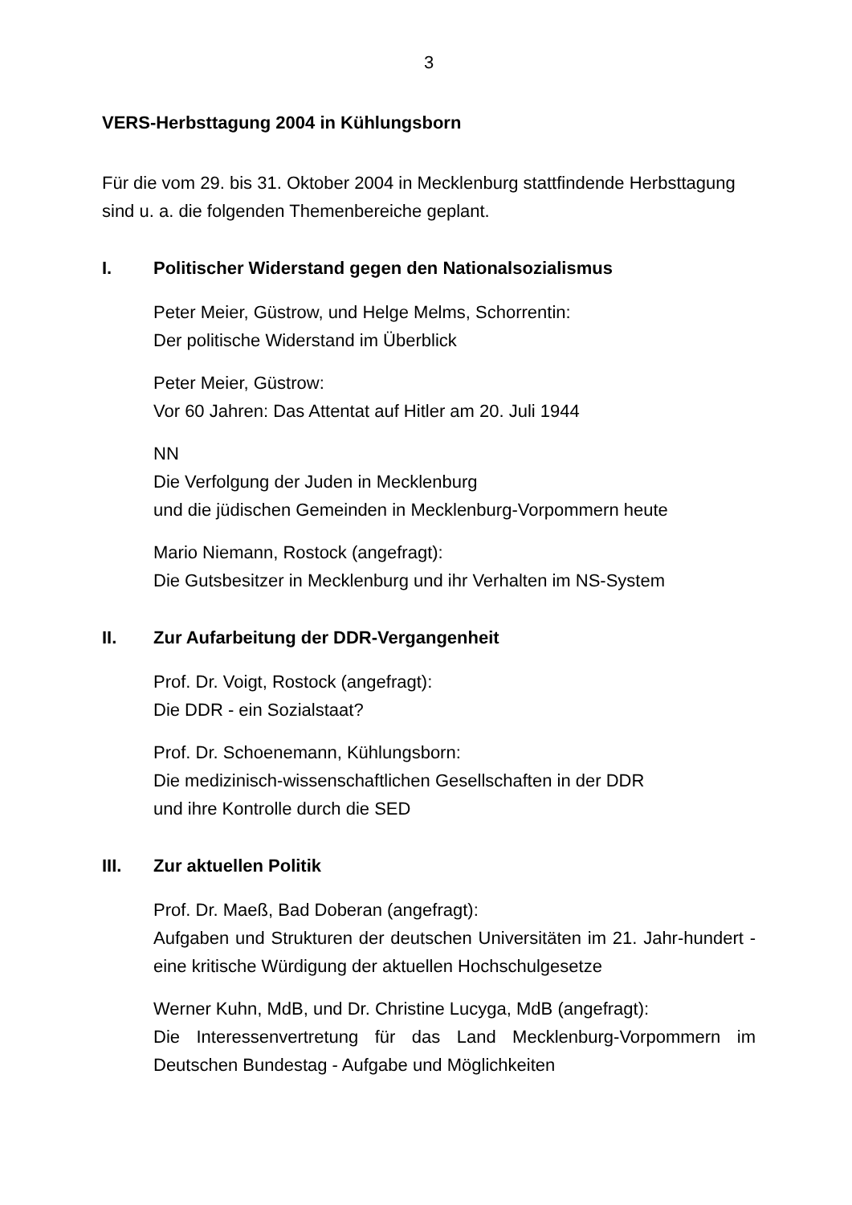3
VERS-Herbsttagung 2004 in Kühlungsborn
Für die vom 29. bis 31. Oktober 2004 in Mecklenburg stattfindende Herbsttagung sind u. a. die folgenden Themenbereiche geplant.
I. Politischer Widerstand gegen den Nationalsozialismus
Peter Meier, Güstrow, und Helge Melms, Schorrentin:
Der politische Widerstand im Überblick
Peter Meier, Güstrow:
Vor 60 Jahren: Das Attentat auf Hitler am 20. Juli 1944
NN
Die Verfolgung der Juden in Mecklenburg
und die jüdischen Gemeinden in Mecklenburg-Vorpommern heute
Mario Niemann, Rostock (angefragt):
Die Gutsbesitzer in Mecklenburg und ihr Verhalten im NS-System
II. Zur Aufarbeitung der DDR-Vergangenheit
Prof. Dr. Voigt, Rostock (angefragt):
Die DDR - ein Sozialstaat?
Prof. Dr. Schoenemann, Kühlungsborn:
Die medizinisch-wissenschaftlichen Gesellschaften in der DDR
und ihre Kontrolle durch die SED
III. Zur aktuellen Politik
Prof. Dr. Maeß, Bad Doberan (angefragt):
Aufgaben und Strukturen der deutschen Universitäten im 21. Jahr-hundert - eine kritische Würdigung der aktuellen Hochschulgesetze
Werner Kuhn, MdB, und Dr. Christine Lucyga, MdB (angefragt):
Die Interessenvertretung für das Land Mecklenburg-Vorpommern im Deutschen Bundestag - Aufgabe und Möglichkeiten